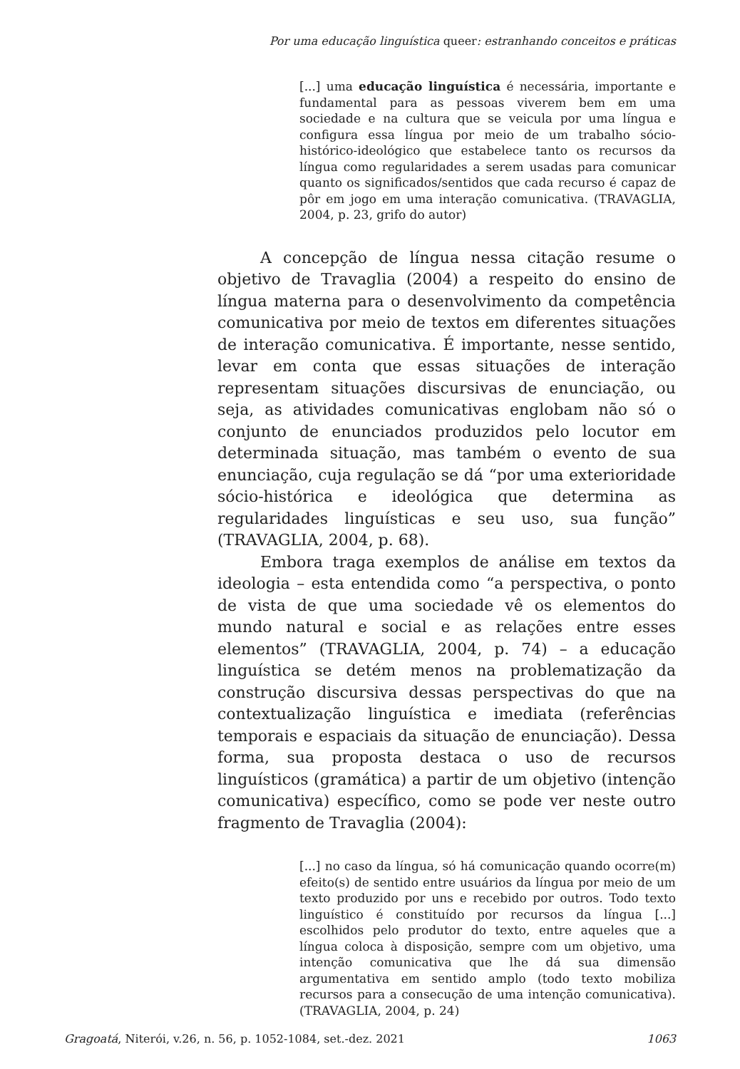Por uma educação linguística queer: estranhando conceitos e práticas
[...] uma educação linguística é necessária, importante e fundamental para as pessoas viverem bem em uma sociedade e na cultura que se veicula por uma língua e configura essa língua por meio de um trabalho sócio-histórico-ideológico que estabelece tanto os recursos da língua como regularidades a serem usadas para comunicar quanto os significados/sentidos que cada recurso é capaz de pôr em jogo em uma interação comunicativa. (TRAVAGLIA, 2004, p. 23, grifo do autor)
A concepção de língua nessa citação resume o objetivo de Travaglia (2004) a respeito do ensino de língua materna para o desenvolvimento da competência comunicativa por meio de textos em diferentes situações de interação comunicativa. É importante, nesse sentido, levar em conta que essas situações de interação representam situações discursivas de enunciação, ou seja, as atividades comunicativas englobam não só o conjunto de enunciados produzidos pelo locutor em determinada situação, mas também o evento de sua enunciação, cuja regulação se dá “por uma exterioridade sócio-histórica e ideológica que determina as regularidades linguísticas e seu uso, sua função” (TRAVAGLIA, 2004, p. 68).
Embora traga exemplos de análise em textos da ideologia – esta entendida como “a perspectiva, o ponto de vista de que uma sociedade vê os elementos do mundo natural e social e as relações entre esses elementos” (TRAVAGLIA, 2004, p. 74) – a educação linguística se detém menos na problematização da construção discursiva dessas perspectivas do que na contextualização linguística e imediata (referências temporais e espaciais da situação de enunciação). Dessa forma, sua proposta destaca o uso de recursos linguísticos (gramática) a partir de um objetivo (intenção comunicativa) específico, como se pode ver neste outro fragmento de Travaglia (2004):
[...] no caso da língua, só há comunicação quando ocorre(m) efeito(s) de sentido entre usuários da língua por meio de um texto produzido por uns e recebido por outros. Todo texto linguístico é constituído por recursos da língua [...] escolhidos pelo produtor do texto, entre aqueles que a língua coloca à disposição, sempre com um objetivo, uma intenção comunicativa que lhe dá sua dimensão argumentativa em sentido amplo (todo texto mobiliza recursos para a consecução de uma intenção comunicativa). (TRAVAGLIA, 2004, p. 24)
Gragoatá, Niterói, v.26, n. 56, p. 1052-1084, set.-dez. 2021 1063